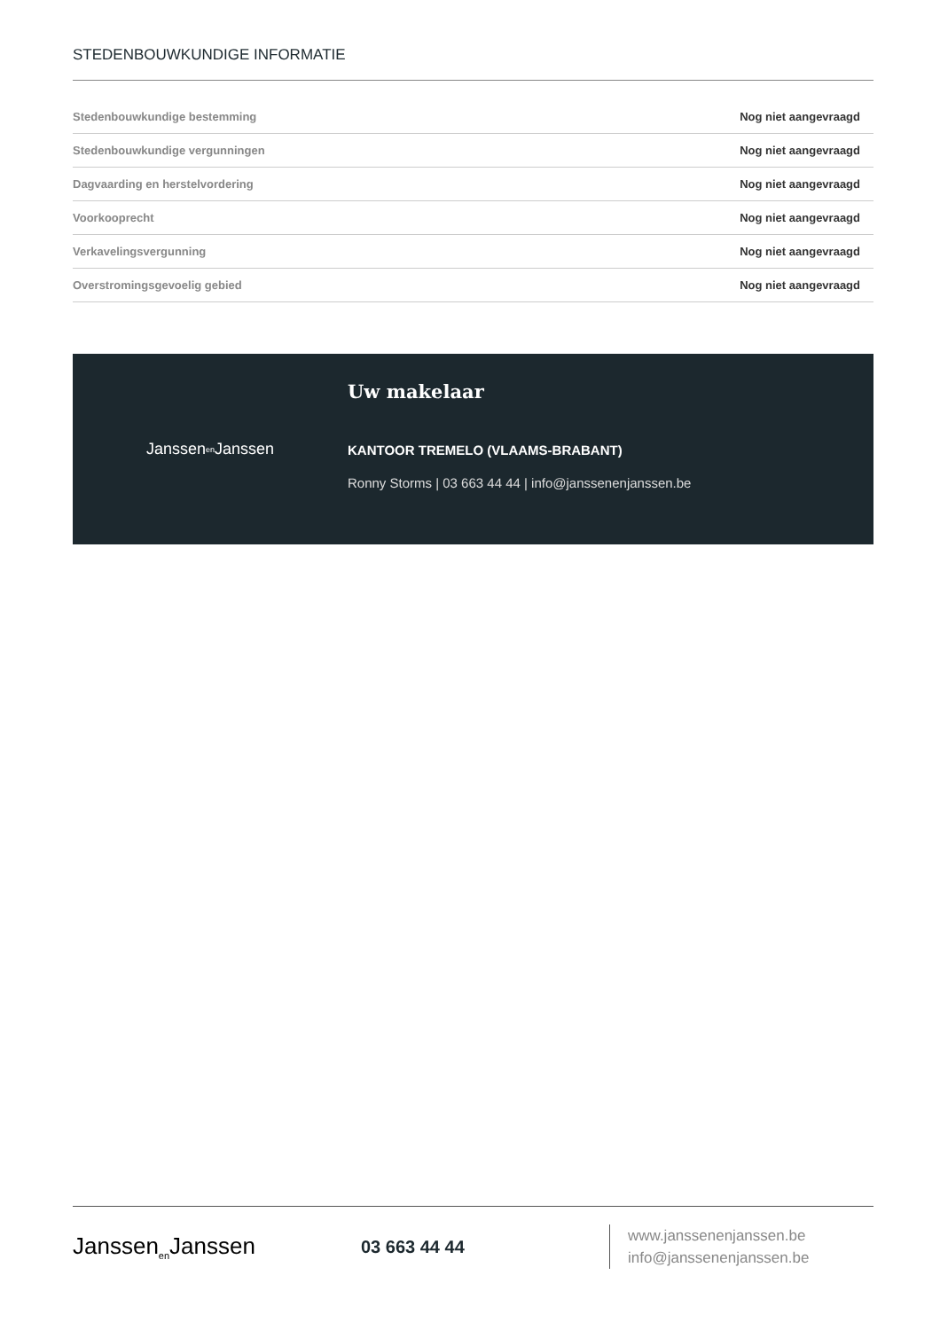STEDENBOUWKUNDIGE INFORMATIE
| Stedenbouwkundige bestemming | Nog niet aangevraagd |
| Stedenbouwkundige vergunningen | Nog niet aangevraagd |
| Dagvaarding en herstelvordering | Nog niet aangevraagd |
| Voorkooprecht | Nog niet aangevraagd |
| Verkavelingsvergunning | Nog niet aangevraagd |
| Overstromingsgevoelig gebied | Nog niet aangevraagd |
Janssen<sub>en</sub>Janssen
Uw makelaar
KANTOOR TREMELO (VLAAMS-BRABANT)
Ronny Storms | 03 663 44 44 | info@janssenenjanssen.be
Janssen<sub>en</sub>Janssen
03 663 44 44
www.janssenenjanssen.be
info@janssenenjanssen.be